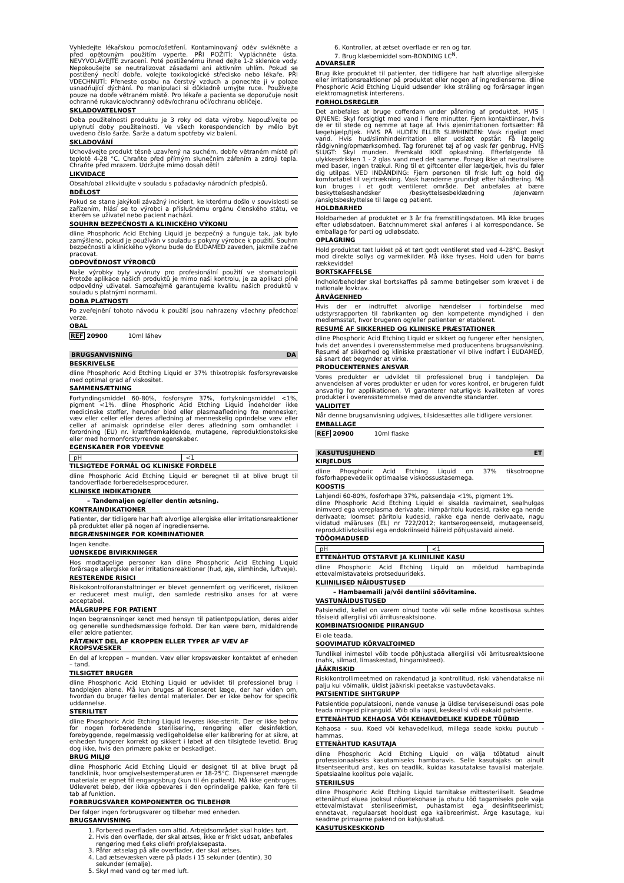Vyhledejte lékařskou pomoc/ošetření. Kontaminovaný oděv svlékněte a před opětovným použitím vyperte. PŘI POŽITÍ: Vypláchněte ústa. NEVYVOLÁVEJTE zvracení. Poté postiženému ihned dejte 1-2 sklenice vody. Nepokoušejte se neutralizovat zásadami ani aktivním uhlím. Pokud se postižený necítí dobře, volejte toxikologické středisko nebo lékaře. PŘI VDECHNUTÍ: Přeneste osobu na čerstvý vzduch a ponechte ji v poloze usnadňující dýchání. Po manipulaci si důkladně umyjte ruce. Používejte pouze na dobře větraném místě. Pro lékaře a pacienta se doporučuje nosit ochranné rukavice/ochranný oděv/ochranu očí/ochranu obličeje.
SKLADOVATELNOST
Doba použitelnosti produktu je 3 roky od data výroby. Nepoužívejte po uplynutí doby použitelnosti. Ve všech korespondencích by mělo být uvedeno číslo šarže. Šarže a datum spotřeby viz balení.
SKLADOVÁNÍ
Uchovávejte produkt těsně uzavřený na suchém, dobře větraném místě při teplotě 4-28 °C. Chraňte před přímým slunečním zářením a zdroji tepla. Chraňte před mrazem. Udržujte mimo dosah dětí!
LIKVIDACE
Obsah/obal zlikvidujte v souladu s požadavky národních předpisů.
BDĚLOST
Pokud se stane jakýkoli závažný incident, ke kterému došlo v souvislosti se zařízením, hlásí se to výrobci a příslušnému orgánu členského státu, ve kterém se uživatel nebo pacient nachází.
SOUHRN BEZPEČNOSTI A KLINICKÉHO VÝKONU
dline Phosphoric Acid Etching Liquid je bezpečný a funguje tak, jak bylo zamýšleno, pokud je používán v souladu s pokyny výrobce k použití. Souhrn bezpečnosti a klinického výkonu bude do EUDAMED zaveden, jakmile začne pracovat.
ODPOVĚDNOST VÝROBCŮ
Naše výrobky byly vyvinuty pro profesionální použití ve stomatologii. Protože aplikace našich produktů je mimo naši kontrolu, je za aplikaci plně odpovědný uživatel. Samozřejmě garantujeme kvalitu našich produktů v souladu s platnými normami.
DOBA PLATNOSTI
Po zveřejnění tohoto návodu k použití jsou nahrazeny všechny předchozí verze.
OBAL
REF 20900 10ml láhev
BRUGSANVISNING DA
BESKRIVELSE
dline Phosphoric Acid Etching Liquid er 37% thixotropisk fosforsyrevæske med optimal grad af viskositet.
SAMMENSÆTNING
Fortyndingsmiddel 60-80%, fosforsyre 37%, fortykningsmiddel <1%, pigment <1%. dline Phosphoric Acid Etching Liquid indeholder ikke medicinske stoffer, herunder blod eller plasmaafledning fra mennesker; væv eller celler eller deres afledning af menneskelig oprindelse væv eller celler af animalsk oprindelse eller deres afledning som omhandlet i forordning (EU) nr. kræftfremkaldende, mutagene, reproduktionstoksiske eller med hormonforstyrrende egenskaber.
EGENSKABER FOR YDEEVNE
| pH | <1 |
TILSIGTEDE FORMÅL OG KLINISKE FORDELE
dline Phosphoric Acid Etching Liquid er beregnet til at blive brugt til tandoverflade forberedelsesprocedurer.
KLINISKE INDIKATIONER
– Tandemaljen og/eller dentin ætsning.
KONTRAINDIKATIONER
Patienter, der tidligere har haft alvorlige allergiske eller irritationsreaktioner på produktet eller på nogen af ingredienserne.
BEGRÆNSNINGER FOR KOMBINATIONER
Ingen kendte.
UØNSKEDE BIVIRKNINGER
Hos modtagelige personer kan dline Phosphoric Acid Etching Liquid forårsage allergiske eller irritationsreaktioner (hud, øje, slimhinde, luftveje).
RESTERENDE RISICI
Risikokontrolforanstaltninger er blevet gennemført og verificeret, risikoen er reduceret mest muligt, den samlede restrisiko anses for at være acceptabel.
MÅLGRUPPE FOR PATIENT
Ingen begrænsninger kendt med hensyn til patientpopulation, deres alder og generelle sundhedsmæssige forhold. Der kan være børn, midaldrende eller ældre patienter.
PÅTÆNKT DEL AF KROPPEN ELLER TYPER AF VÆV AF KROPSVÆSKER
En del af kroppen – munden. Væv eller kropsvæsker kontaktet af enheden – tand.
TILSIGTET BRUGER
dline Phosphoric Acid Etching Liquid er udviklet til professionel brug i tandplejen alene. Må kun bruges af licenseret læge, der har viden om, hvordan du bruger fælles dental materialer. Der er ikke behov for specifik uddannelse.
STERILITET
dline Phosphoric Acid Etching Liquid leveres ikke-sterilt. Der er ikke behov for nogen forberedende sterilisering, rengøring eller desinfektion, forebyggende, regelmæssig vedligeholdelse eller kalibrering for at sikre, at enheden fungerer korrekt og sikkert i løbet af den tilsigtede levetid. Brug dog ikke, hvis den primære pakke er beskadiget.
BRUG MILJØ
dline Phosphoric Acid Etching Liquid er designet til at blive brugt på tandklinik, hvor omgivelsestemperaturen er 18-25°C. Dispenseret mængde materiale er egnet til engangsbrug (kun til én patient). Må ikke genbruges. Udleveret beløb, der ikke opbevares i den oprindelige pakke, kan føre til tab af funktion.
FORBRUGSVARER KOMPONENTER OG TILBEHØR
Der følger ingen forbrugsvarer og tilbehør med enheden.
BRUGSANVISNING
1. Forbered overfladen som altid. Arbejdsområdet skal holdes tørt.
2. Hvis den overflade, der skal ætses, ikke er friskt udsat, anbefales rengøring med f.eks oliefri profylaksepasta.
3. Påfør ætselag på alle overflader, der skal ætses.
4. Lad ætsevæsken være på plads i 15 sekunder (dentin), 30 sekunder (emalje).
5. Skyl med vand og tør med luft.
6. Kontroller, at ætset overflade er ren og tør.
7. Brug klæbemiddel som-BONDING LC<sup>N</sup>.
ADVARSLER
Brug ikke produktet til patienter, der tidligere har haft alvorlige allergiske eller irritationsreaktioner på produktet eller nogen af ingredienserne. dline Phosphoric Acid Etching Liquid udsender ikke stråling og forårsager ingen elektromagnetisk interferens.
FORHOLDSREGLER
Det anbefales at bruge cofferdam under påføring af produktet. HVIS I ØJNENE: Skyl forsigtigt med vand i flere minutter. Fjern kontaktlinser, hvis de er til stede og nemme at tage af. Hvis øjenirritationen fortsætter: Få lægehjælp/tjek. HVIS PÅ HUDEN ELLER SLIMHINDEN: Vask rigeligt med vand. Hvis hud/slimhindeirritation eller udslæt opstår: Få lægelig rådgivning/opmærksomhed. Tag forurenet tøj af og vask før genbrug. HVIS SLUGT: Skyl munden. Fremkald IKKE opkastning. Efterfølgende få ulykkesdrikken 1 - 2 glas vand med det samme. Forsøg ikke at neutralisere med baser, ingen trækul. Ring til et giftcenter eller læge/tjek, hvis du føler dig utilpas. VED INDÅNDING: Fjern personen til frisk luft og hold dig komfortabel til vejrtrækning. Vask hænderne grundigt efter håndtering. Må kun bruges i et godt ventileret område. Det anbefales at bære beskyttelseshandsker /beskyttelsesbeklædning /øjenværn /ansigtsbeskyttelse til læge og patient.
HOLDBARHED
Holdbarheden af produktet er 3 år fra fremstillingsdatoen. Må ikke bruges efter udløbsdatoen. Batchnummeret skal anføres i al korrespondance. Se emballage for parti og udløbsdato.
OPLAGRING
Hold produktet tæt lukket på et tørt godt ventileret sted ved 4-28°C. Beskyt mod direkte sollys og varmekilder. Må ikke fryses. Hold uden for børns rækkevidde!
BORTSKAFFELSE
Indhold/beholder skal bortskaffes på samme betingelser som krævet i de nationale lovkrav.
ÅRVÅGENHED
Hvis der er indtruffet alvorlige hændelser i forbindelse med udstyrsrapporten til fabrikanten og den kompetente myndighed i den medlemsstat, hvor brugeren og/eller patienten er etableret.
RESUMÉ AF SIKKERHED OG KLINISKE PRÆSTATIONER
dline Phosphoric Acid Etching Liquid er sikkert og fungerer efter hensigten, hvis det anvendes i overensstemmelse med producentens brugsanvisning. Resumé af sikkerhed og kliniske præstationer vil blive indført i EUDAMED, så snart det begynder at virke.
PRODUCENTERNES ANSVAR
Vores produkter er udviklet til professionel brug i tandplejen. Da anvendelsen af vores produkter er uden for vores kontrol, er brugeren fuldt ansvarlig for applikationen. Vi garanterer naturligvis kvaliteten af vores produkter i overensstemmelse med de anvendte standarder.
VALIDITET
Når denne brugsanvisning udgives, tilsidesættes alle tidligere versioner.
EMBALLAGE
REF 20900 10ml flaske
KASUTUSJUHEND ET
KIRJELDUS
dline Phosphoric Acid Etching Liquid on 37% tiksotroopne fosforhappevedelik optimaalse viskoossustasemega.
KOOSTIS
Lahjendi 60-80%, fosforhape 37%, paksendaja <1%, pigment 1%.
dline Phosphoric Acid Etching Liquid ei sisalda ravimainet, sealhulgas inimverd ega vereplasma derivaate; inimpäritolu kudesid, rakke ega nende derivaate; loomset päritolu kudesid, rakke ega nende derivaate, nagu viidatud määruses (EL) nr 722/2012; kantserogeenseid, mutageenseid, reproduktiivtoksilisi ega endokriinseid häireid põhjustavaid aineid.
TÖÖOMADUSED
| pH | <1 |
ETTENÄHTUD OTSTARVE JA KLIINILINE KASU
dline Phosphoric Acid Etching Liquid on mõeldud hambapinda ettevalmistavateks protseduurideks.
KLIINILISED NÄIDUSTUSED
– Hambaemaili ja/või dentiini söövitamine.
VASTUNÄIDUSTUSED
Patsiendid, kellel on varem olnud toote või selle mõne koostisosa suhtes tõsiseid allergilisi või ärritusreaktsioone.
KOMBINATSIOONIDE PIIRANGUD
Ei ole teada.
SOOVIMATUD KÕRVALTOIMED
Tundlikel inimestel võib toode põhjustada allergilisi või ärritusreaktsioone (nahk, silmad, limaskestad, hingamisteed).
JÄÄKRISKID
Riskikontrollimeetmed on rakendatud ja kontrollitud, riski vähendatakse nii palju kui võimalik, üldist jääkriski peetakse vastuvõetavaks.
PATSIENTIDE SIHTGRUPP
Patsientide populatsiooni, nende vanuse ja üldise terviseseisundi osas pole teada mingeid piiranguid. Võib olla lapsi, keskealisi või eakaid patsiente.
ETTENÄHTUD KEHAOSA VÕI KEHAVEDELIKE KUDEDE TÜÜBID
Kehaosa - suu. Koed või kehavedelikud, millega seade kokku puutub - hammas.
ETTENÄHTUD KASUTAJA
dline Phosphoric Acid Etching Liquid on välja töötatud ainult professionaalseks kasutamiseks hambaravis. Selle kasutajaks on ainult litsentseeritud arst, kes on teadlik, kuidas kasutatakse tavalisi materjale. Spetsiaalne koolitus pole vajalik.
STERIILSUS
dline Phosphoric Acid Etching Liquid tarnitakse mittesteriilselt. Seadme ettenähtud eluea jooksul nõuetekohase ja ohutu töö tagamiseks pole vaja ettevalmistavat steriliseerimist, puhastamist ega desinfitseerimist; ennetavat, regulaarset hooldust ega kalibreerimist. Ärge kasutage, kui seadme primaarne pakend on kahjustatud.
KASUTUSKESKKOND